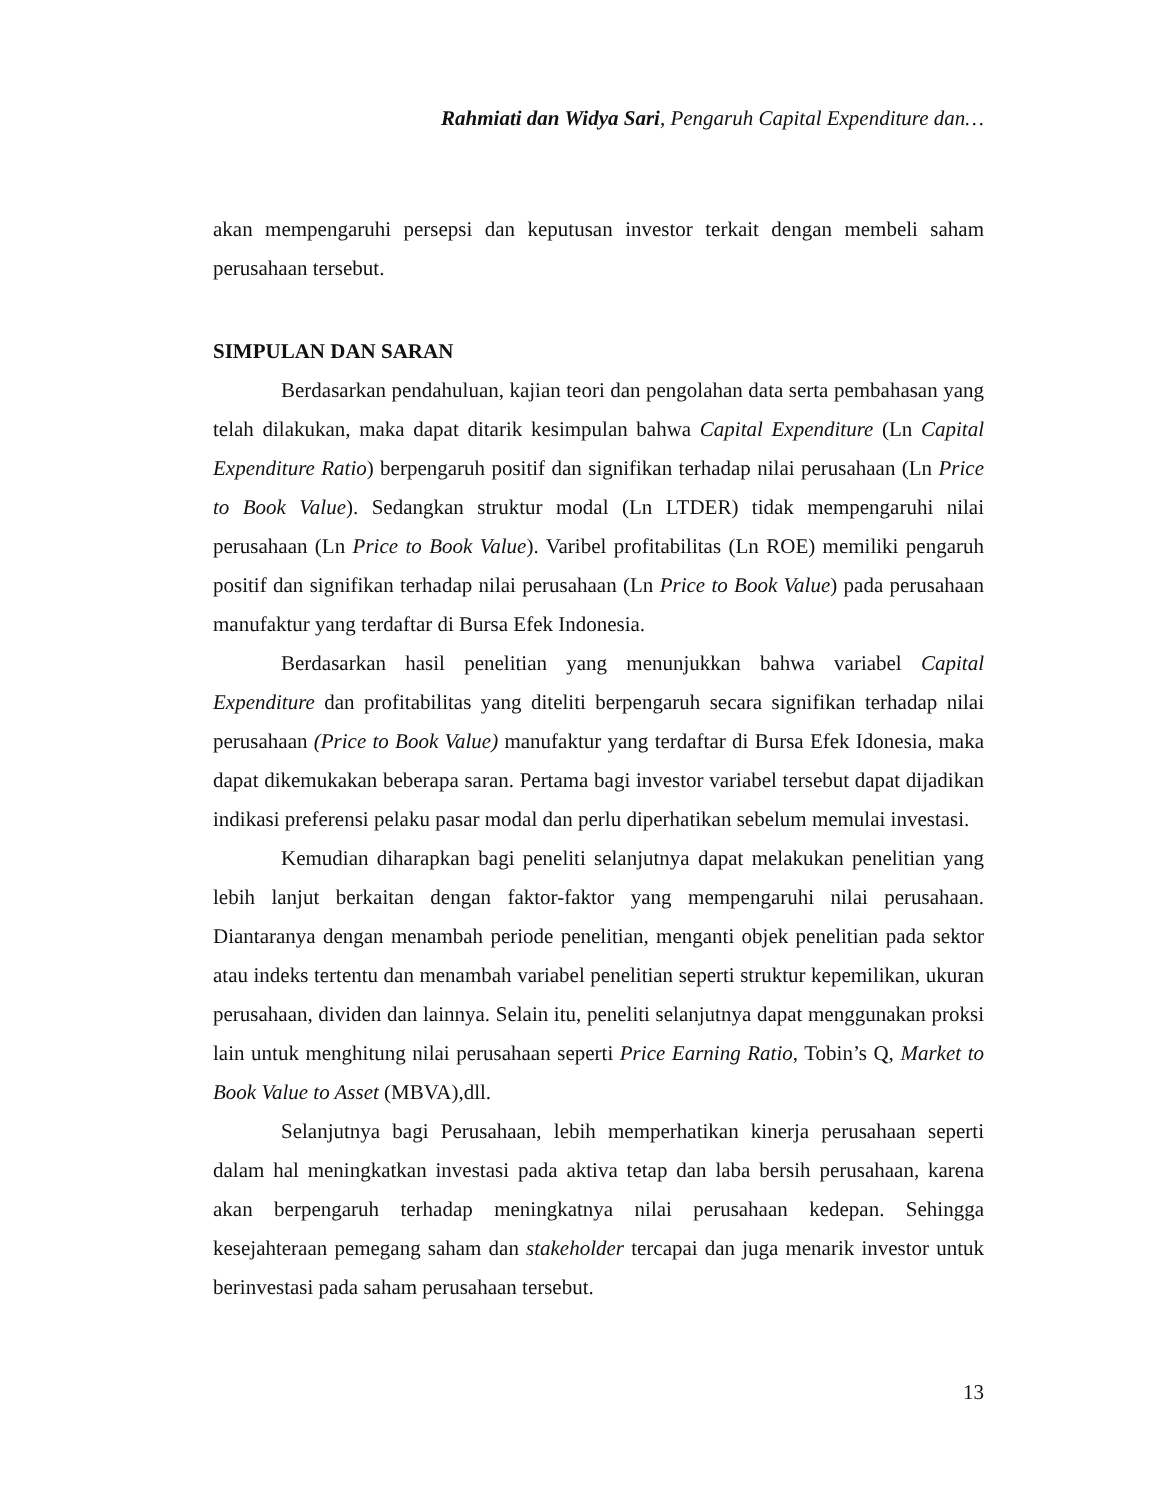Rahmiati dan Widya Sari, Pengaruh Capital Expenditure dan…
akan mempengaruhi persepsi dan keputusan investor terkait dengan membeli saham perusahaan tersebut.
SIMPULAN DAN SARAN
Berdasarkan pendahuluan, kajian teori dan pengolahan data serta pembahasan yang telah dilakukan, maka dapat ditarik kesimpulan bahwa Capital Expenditure (Ln Capital Expenditure Ratio) berpengaruh positif dan signifikan terhadap nilai perusahaan (Ln Price to Book Value). Sedangkan struktur modal (Ln LTDER) tidak mempengaruhi nilai perusahaan (Ln Price to Book Value). Varibel profitabilitas (Ln ROE) memiliki pengaruh positif dan signifikan terhadap nilai perusahaan (Ln Price to Book Value) pada perusahaan manufaktur yang terdaftar di Bursa Efek Indonesia.
Berdasarkan hasil penelitian yang menunjukkan bahwa variabel Capital Expenditure dan profitabilitas yang diteliti berpengaruh secara signifikan terhadap nilai perusahaan (Price to Book Value) manufaktur yang terdaftar di Bursa Efek Idonesia, maka dapat dikemukakan beberapa saran. Pertama bagi investor variabel tersebut dapat dijadikan indikasi preferensi pelaku pasar modal dan perlu diperhatikan sebelum memulai investasi.
Kemudian diharapkan bagi peneliti selanjutnya dapat melakukan penelitian yang lebih lanjut berkaitan dengan faktor-faktor yang mempengaruhi nilai perusahaan. Diantaranya dengan menambah periode penelitian, menganti objek penelitian pada sektor atau indeks tertentu dan menambah variabel penelitian seperti struktur kepemilikan, ukuran perusahaan, dividen dan lainnya. Selain itu, peneliti selanjutnya dapat menggunakan proksi lain untuk menghitung nilai perusahaan seperti Price Earning Ratio, Tobin’s Q, Market to Book Value to Asset (MBVA),dll.
Selanjutnya bagi Perusahaan, lebih memperhatikan kinerja perusahaan seperti dalam hal meningkatkan investasi pada aktiva tetap dan laba bersih perusahaan, karena akan berpengaruh terhadap meningkatnya nilai perusahaan kedepan. Sehingga kesejahteraan pemegang saham dan stakeholder tercapai dan juga menarik investor untuk berinvestasi pada saham perusahaan tersebut.
13